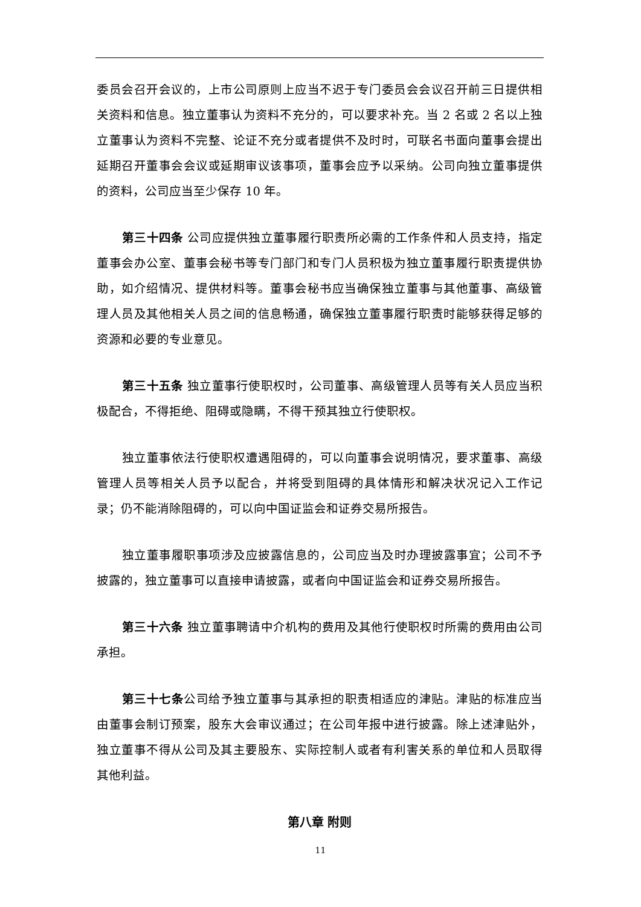委员会召开会议的，上市公司原则上应当不迟于专门委员会会议召开前三日提供相关资料和信息。独立董事认为资料不充分的，可以要求补充。当 2 名或 2 名以上独立董事认为资料不完整、论证不充分或者提供不及时时，可联名书面向董事会提出延期召开董事会会议或延期审议该事项，董事会应予以采纳。公司向独立董事提供的资料，公司应当至少保存 10 年。
第三十四条 公司应提供独立董事履行职责所必需的工作条件和人员支持，指定董事会办公室、董事会秘书等专门部门和专门人员积极为独立董事履行职责提供协助，如介绍情况、提供材料等。董事会秘书应当确保独立董事与其他董事、高级管理人员及其他相关人员之间的信息畅通，确保独立董事履行职责时能够获得足够的资源和必要的专业意见。
第三十五条 独立董事行使职权时，公司董事、高级管理人员等有关人员应当积极配合，不得拒绝、阻碍或隐瞒，不得干预其独立行使职权。
独立董事依法行使职权遭遇阻碍的，可以向董事会说明情况，要求董事、高级管理人员等相关人员予以配合，并将受到阻碍的具体情形和解决状况记入工作记录；仍不能消除阻碍的，可以向中国证监会和证券交易所报告。
独立董事履职事项涉及应披露信息的，公司应当及时办理披露事宜；公司不予披露的，独立董事可以直接申请披露，或者向中国证监会和证券交易所报告。
第三十六条 独立董事聘请中介机构的费用及其他行使职权时所需的费用由公司承担。
第三十七条公司给予独立董事与其承担的职责相适应的津贴。津贴的标准应当由董事会制订预案，股东大会审议通过；在公司年报中进行披露。除上述津贴外，独立董事不得从公司及其主要股东、实际控制人或者有利害关系的单位和人员取得其他利益。
第八章 附则
11